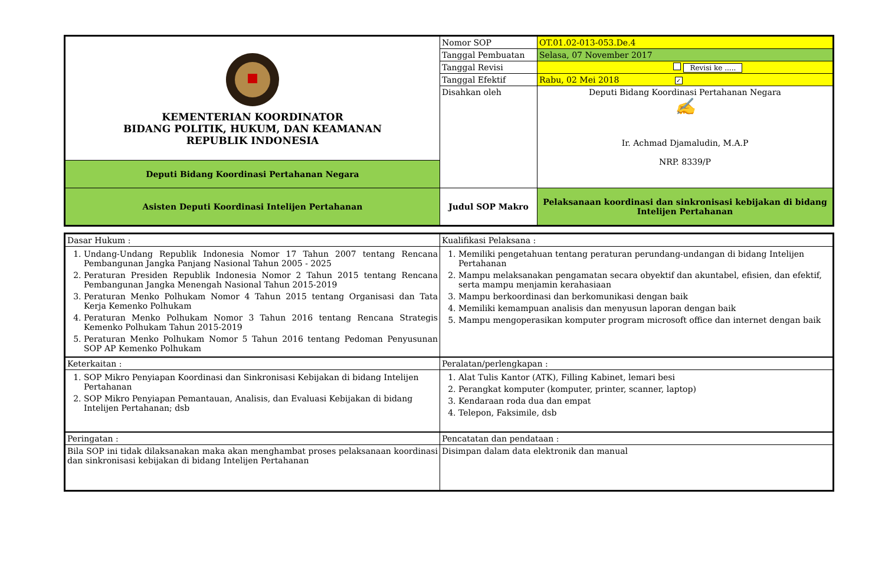| KEMENTERIAN KOORDINATOR BIDANG POLITIK, HUKUM, DAN KEAMANAN REPUBLIK INDONESIA | Nomor SOP | OT.01.02-013-053.De.4 |
| | Tanggal Pembuatan | Selasa, 07 November 2017 |
| | Tanggal Revisi | Revisi ke ..... |
| | Tanggal Efektif | Rabu, 02 Mei 2018 ✓ |
| | Disahkan oleh | Deputi Bidang Koordinasi Pertahanan Negara ✍ Ir. Achmad Djamaludin, M.A.P NRP. 8339/P |
| Deputi Bidang Koordinasi Pertahanan Negara | | |
| Asisten Deputi Koordinasi Intelijen Pertahanan | Judul SOP Makro | Pelaksanaan koordinasi dan sinkronisasi kebijakan di bidang Intelijen Pertahanan |
| Dasar Hukum : | Kualifikasi Pelaksana : |
| 1. Undang-Undang Republik Indonesia Nomor 17 Tahun 2007 tentang Rencana Pembangunan Jangka Panjang Nasional Tahun 2005 - 2025 2. Peraturan Presiden Republik Indonesia Nomor 2 Tahun 2015 tentang Rencana Pembangunan Jangka Menengah Nasional Tahun 2015-2019 3. Peraturan Menko Polhukam Nomor 4 Tahun 2015 tentang Organisasi dan Tata Kerja Kemenko Polhukam 4. Peraturan Menko Polhukam Nomor 3 Tahun 2016 tentang Rencana Strategis Kemenko Polhukam Tahun 2015-2019 5. Peraturan Menko Polhukam Nomor 5 Tahun 2016 tentang Pedoman Penyusunan SOP AP Kemenko Polhukam | 1. Memiliki pengetahuan tentang peraturan perundang-undangan di bidang Intelijen Pertahanan 2. Mampu melaksanakan pengamatan secara obyektif dan akuntabel, efisien, dan efektif, serta mampu menjamin kerahasiaan 3. Mampu berkoordinasi dan berkomunikasi dengan baik 4. Memiliki kemampuan analisis dan menyusun laporan dengan baik 5. Mampu mengoperasikan komputer program microsoft office dan internet dengan baik |
| Keterkaitan : | Peralatan/perlengkapan : |
| 1. SOP Mikro Penyiapan Koordinasi dan Sinkronisasi Kebijakan di bidang Intelijen Pertahanan 2. SOP Mikro Penyiapan Pemantauan, Analisis, dan Evaluasi Kebijakan di bidang Intelijen Pertahanan; dsb | 1. Alat Tulis Kantor (ATK), Filling Kabinet, lemari besi 2. Perangkat komputer (komputer, printer, scanner, laptop) 3. Kendaraan roda dua dan empat 4. Telepon, Faksimile, dsb |
| Peringatan : | Pencatatan dan pendataan : |
| Bila SOP ini tidak dilaksanakan maka akan menghambat proses pelaksanaan koordinasi dan sinkronisasi kebijakan di bidang Intelijen Pertahanan | Disimpan dalam data elektronik dan manual |